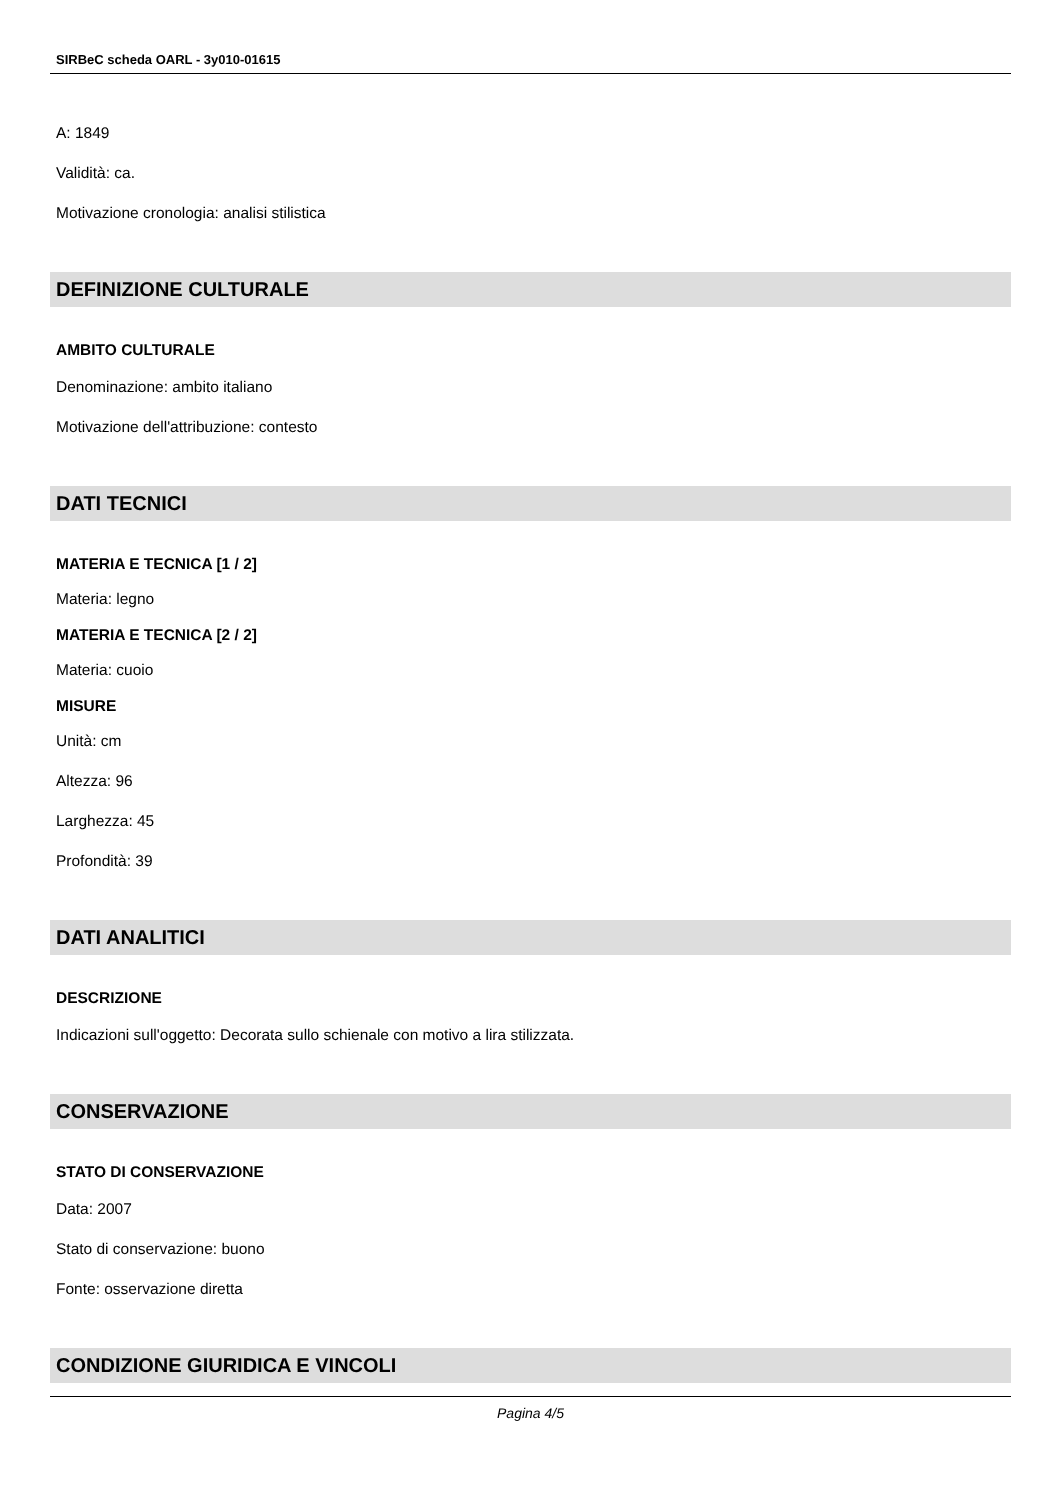SIRBeC scheda OARL - 3y010-01615
A: 1849
Validità: ca.
Motivazione cronologia: analisi stilistica
DEFINIZIONE CULTURALE
AMBITO CULTURALE
Denominazione: ambito italiano
Motivazione dell'attribuzione: contesto
DATI TECNICI
MATERIA E TECNICA [1 / 2]
Materia: legno
MATERIA E TECNICA [2 / 2]
Materia: cuoio
MISURE
Unità: cm
Altezza: 96
Larghezza: 45
Profondità: 39
DATI ANALITICI
DESCRIZIONE
Indicazioni sull'oggetto: Decorata sullo schienale con motivo a lira stilizzata.
CONSERVAZIONE
STATO DI CONSERVAZIONE
Data: 2007
Stato di conservazione: buono
Fonte: osservazione diretta
CONDIZIONE GIURIDICA E VINCOLI
Pagina 4/5